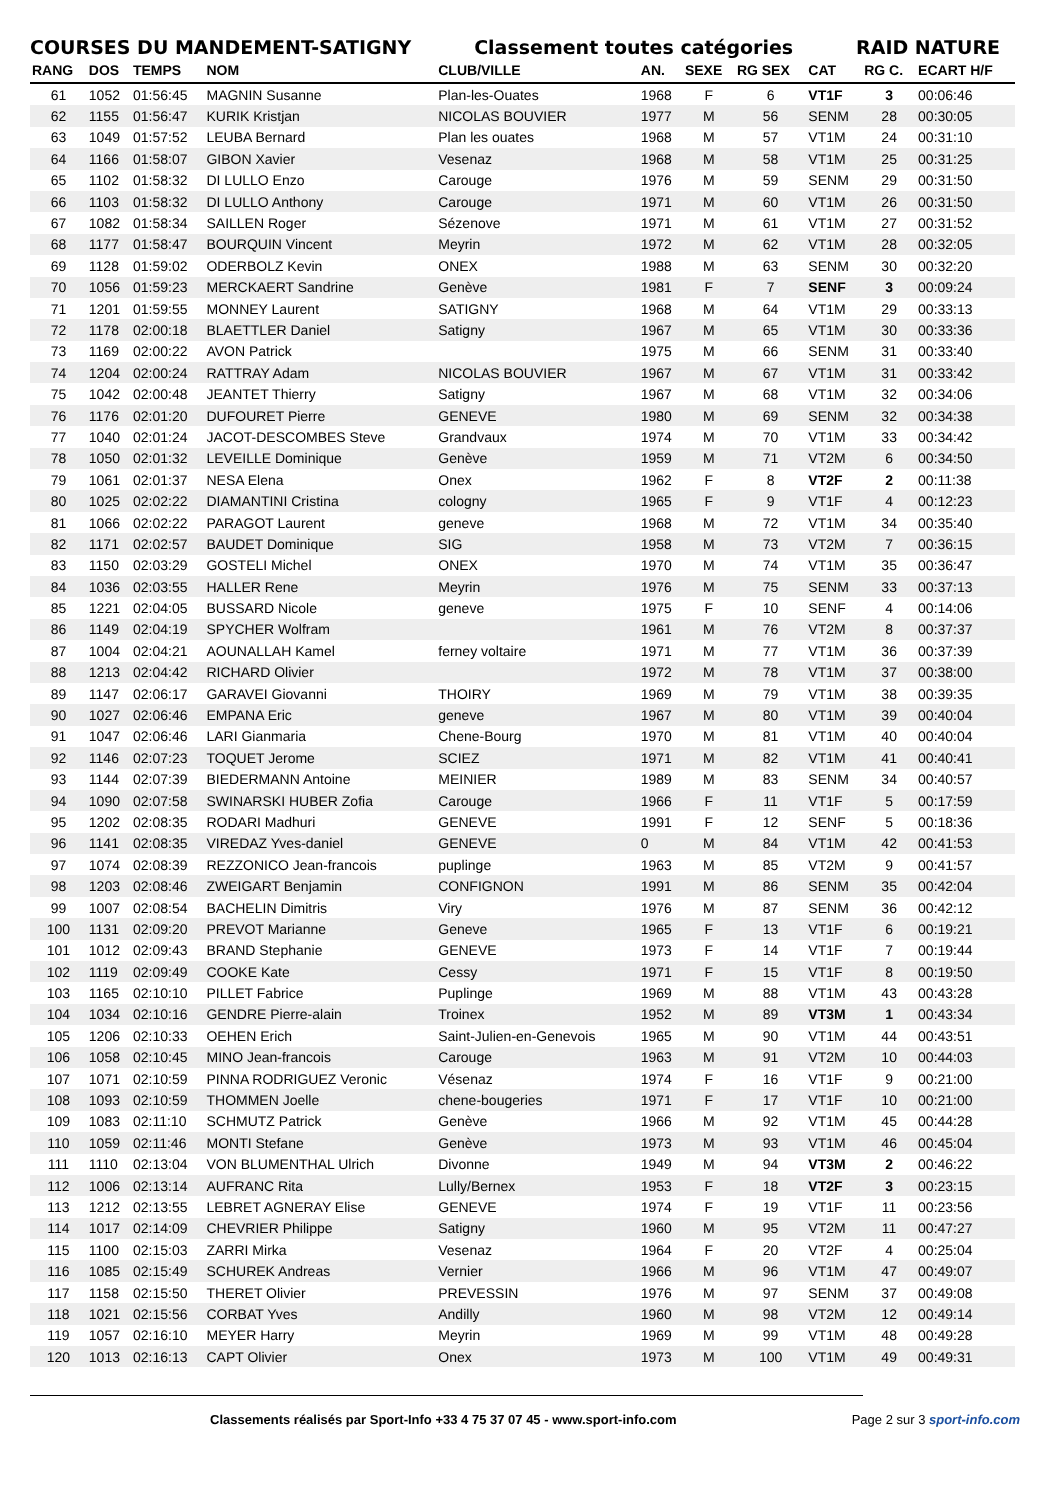COURSES DU MANDEMENT-SATIGNY Classement toutes catégories RAID NATURE
| RANG | DOS | TEMPS | NOM | CLUB/VILLE | AN. | SEXE | RG SEX | CAT | RG C. | ECART H/F |
| --- | --- | --- | --- | --- | --- | --- | --- | --- | --- | --- |
| 61 | 1052 | 01:56:45 | MAGNIN Susanne | Plan-les-Ouates | 1968 | F | 6 | VT1F | 3 | 00:06:46 |
| 62 | 1155 | 01:56:47 | KURIK Kristjan | NICOLAS BOUVIER | 1977 | M | 56 | SENM | 28 | 00:30:05 |
| 63 | 1049 | 01:57:52 | LEUBA Bernard | Plan les ouates | 1968 | M | 57 | VT1M | 24 | 00:31:10 |
| 64 | 1166 | 01:58:07 | GIBON Xavier | Vesenaz | 1968 | M | 58 | VT1M | 25 | 00:31:25 |
| 65 | 1102 | 01:58:32 | DI LULLO Enzo | Carouge | 1976 | M | 59 | SENM | 29 | 00:31:50 |
| 66 | 1103 | 01:58:32 | DI LULLO Anthony | Carouge | 1971 | M | 60 | VT1M | 26 | 00:31:50 |
| 67 | 1082 | 01:58:34 | SAILLEN Roger | Sézenove | 1971 | M | 61 | VT1M | 27 | 00:31:52 |
| 68 | 1177 | 01:58:47 | BOURQUIN Vincent | Meyrin | 1972 | M | 62 | VT1M | 28 | 00:32:05 |
| 69 | 1128 | 01:59:02 | ODERBOLZ Kevin | ONEX | 1988 | M | 63 | SENM | 30 | 00:32:20 |
| 70 | 1056 | 01:59:23 | MERCKAERT Sandrine | Genève | 1981 | F | 7 | SENF | 3 | 00:09:24 |
| 71 | 1201 | 01:59:55 | MONNEY Laurent | SATIGNY | 1968 | M | 64 | VT1M | 29 | 00:33:13 |
| 72 | 1178 | 02:00:18 | BLAETTLER Daniel | Satigny | 1967 | M | 65 | VT1M | 30 | 00:33:36 |
| 73 | 1169 | 02:00:22 | AVON Patrick | | 1975 | M | 66 | SENM | 31 | 00:33:40 |
| 74 | 1204 | 02:00:24 | RATTRAY Adam | NICOLAS BOUVIER | 1967 | M | 67 | VT1M | 31 | 00:33:42 |
| 75 | 1042 | 02:00:48 | JEANTET Thierry | Satigny | 1967 | M | 68 | VT1M | 32 | 00:34:06 |
| 76 | 1176 | 02:01:20 | DUFOURET Pierre | GENEVE | 1980 | M | 69 | SENM | 32 | 00:34:38 |
| 77 | 1040 | 02:01:24 | JACOT-DESCOMBES Steve | Grandvaux | 1974 | M | 70 | VT1M | 33 | 00:34:42 |
| 78 | 1050 | 02:01:32 | LEVEILLE Dominique | Genève | 1959 | M | 71 | VT2M | 6 | 00:34:50 |
| 79 | 1061 | 02:01:37 | NESA Elena | Onex | 1962 | F | 8 | VT2F | 2 | 00:11:38 |
| 80 | 1025 | 02:02:22 | DIAMANTINI Cristina | cologny | 1965 | F | 9 | VT1F | 4 | 00:12:23 |
| 81 | 1066 | 02:02:22 | PARAGOT Laurent | geneve | 1968 | M | 72 | VT1M | 34 | 00:35:40 |
| 82 | 1171 | 02:02:57 | BAUDET Dominique | SIG | 1958 | M | 73 | VT2M | 7 | 00:36:15 |
| 83 | 1150 | 02:03:29 | GOSTELI Michel | ONEX | 1970 | M | 74 | VT1M | 35 | 00:36:47 |
| 84 | 1036 | 02:03:55 | HALLER Rene | Meyrin | 1976 | M | 75 | SENM | 33 | 00:37:13 |
| 85 | 1221 | 02:04:05 | BUSSARD Nicole | geneve | 1975 | F | 10 | SENF | 4 | 00:14:06 |
| 86 | 1149 | 02:04:19 | SPYCHER Wolfram | | 1961 | M | 76 | VT2M | 8 | 00:37:37 |
| 87 | 1004 | 02:04:21 | AOUNALLAH Kamel | ferney voltaire | 1971 | M | 77 | VT1M | 36 | 00:37:39 |
| 88 | 1213 | 02:04:42 | RICHARD Olivier | | 1972 | M | 78 | VT1M | 37 | 00:38:00 |
| 89 | 1147 | 02:06:17 | GARAVEI Giovanni | THOIRY | 1969 | M | 79 | VT1M | 38 | 00:39:35 |
| 90 | 1027 | 02:06:46 | EMPANA Eric | geneve | 1967 | M | 80 | VT1M | 39 | 00:40:04 |
| 91 | 1047 | 02:06:46 | LARI Gianmaria | Chene-Bourg | 1970 | M | 81 | VT1M | 40 | 00:40:04 |
| 92 | 1146 | 02:07:23 | TOQUET Jerome | SCIEZ | 1971 | M | 82 | VT1M | 41 | 00:40:41 |
| 93 | 1144 | 02:07:39 | BIEDERMANN Antoine | MEINIER | 1989 | M | 83 | SENM | 34 | 00:40:57 |
| 94 | 1090 | 02:07:58 | SWINARSKI HUBER Zofia | Carouge | 1966 | F | 11 | VT1F | 5 | 00:17:59 |
| 95 | 1202 | 02:08:35 | RODARI Madhuri | GENEVE | 1991 | F | 12 | SENF | 5 | 00:18:36 |
| 96 | 1141 | 02:08:35 | VIREDAZ Yves-daniel | GENEVE | 0 | M | 84 | VT1M | 42 | 00:41:53 |
| 97 | 1074 | 02:08:39 | REZZONICO Jean-francois | puplinge | 1963 | M | 85 | VT2M | 9 | 00:41:57 |
| 98 | 1203 | 02:08:46 | ZWEIGART Benjamin | CONFIGNON | 1991 | M | 86 | SENM | 35 | 00:42:04 |
| 99 | 1007 | 02:08:54 | BACHELIN Dimitris | Viry | 1976 | M | 87 | SENM | 36 | 00:42:12 |
| 100 | 1131 | 02:09:20 | PREVOT Marianne | Geneve | 1965 | F | 13 | VT1F | 6 | 00:19:21 |
| 101 | 1012 | 02:09:43 | BRAND Stephanie | GENEVE | 1973 | F | 14 | VT1F | 7 | 00:19:44 |
| 102 | 1119 | 02:09:49 | COOKE Kate | Cessy | 1971 | F | 15 | VT1F | 8 | 00:19:50 |
| 103 | 1165 | 02:10:10 | PILLET Fabrice | Puplinge | 1969 | M | 88 | VT1M | 43 | 00:43:28 |
| 104 | 1034 | 02:10:16 | GENDRE Pierre-alain | Troinex | 1952 | M | 89 | VT3M | 1 | 00:43:34 |
| 105 | 1206 | 02:10:33 | OEHEN Erich | Saint-Julien-en-Genevois | 1965 | M | 90 | VT1M | 44 | 00:43:51 |
| 106 | 1058 | 02:10:45 | MINO Jean-francois | Carouge | 1963 | M | 91 | VT2M | 10 | 00:44:03 |
| 107 | 1071 | 02:10:59 | PINNA RODRIGUEZ Veronic | Vésenaz | 1974 | F | 16 | VT1F | 9 | 00:21:00 |
| 108 | 1093 | 02:10:59 | THOMMEN Joelle | chene-bougeries | 1971 | F | 17 | VT1F | 10 | 00:21:00 |
| 109 | 1083 | 02:11:10 | SCHMUTZ Patrick | Genève | 1966 | M | 92 | VT1M | 45 | 00:44:28 |
| 110 | 1059 | 02:11:46 | MONTI Stefane | Genève | 1973 | M | 93 | VT1M | 46 | 00:45:04 |
| 111 | 1110 | 02:13:04 | VON BLUMENTHAL Ulrich | Divonne | 1949 | M | 94 | VT3M | 2 | 00:46:22 |
| 112 | 1006 | 02:13:14 | AUFRANC Rita | Lully/Bernex | 1953 | F | 18 | VT2F | 3 | 00:23:15 |
| 113 | 1212 | 02:13:55 | LEBRET AGNERAY Elise | GENEVE | 1974 | F | 19 | VT1F | 11 | 00:23:56 |
| 114 | 1017 | 02:14:09 | CHEVRIER Philippe | Satigny | 1960 | M | 95 | VT2M | 11 | 00:47:27 |
| 115 | 1100 | 02:15:03 | ZARRI Mirka | Vesenaz | 1964 | F | 20 | VT2F | 4 | 00:25:04 |
| 116 | 1085 | 02:15:49 | SCHUREK Andreas | Vernier | 1966 | M | 96 | VT1M | 47 | 00:49:07 |
| 117 | 1158 | 02:15:50 | THERET Olivier | PREVESSIN | 1976 | M | 97 | SENM | 37 | 00:49:08 |
| 118 | 1021 | 02:15:56 | CORBAT Yves | Andilly | 1960 | M | 98 | VT2M | 12 | 00:49:14 |
| 119 | 1057 | 02:16:10 | MEYER Harry | Meyrin | 1969 | M | 99 | VT1M | 48 | 00:49:28 |
| 120 | 1013 | 02:16:13 | CAPT Olivier | Onex | 1973 | M | 100 | VT1M | 49 | 00:49:31 |
Classements réalisés par Sport-Info +33 4 75 37 07 45 - www.sport-info.com Page 2 sur 3 sport-info.com